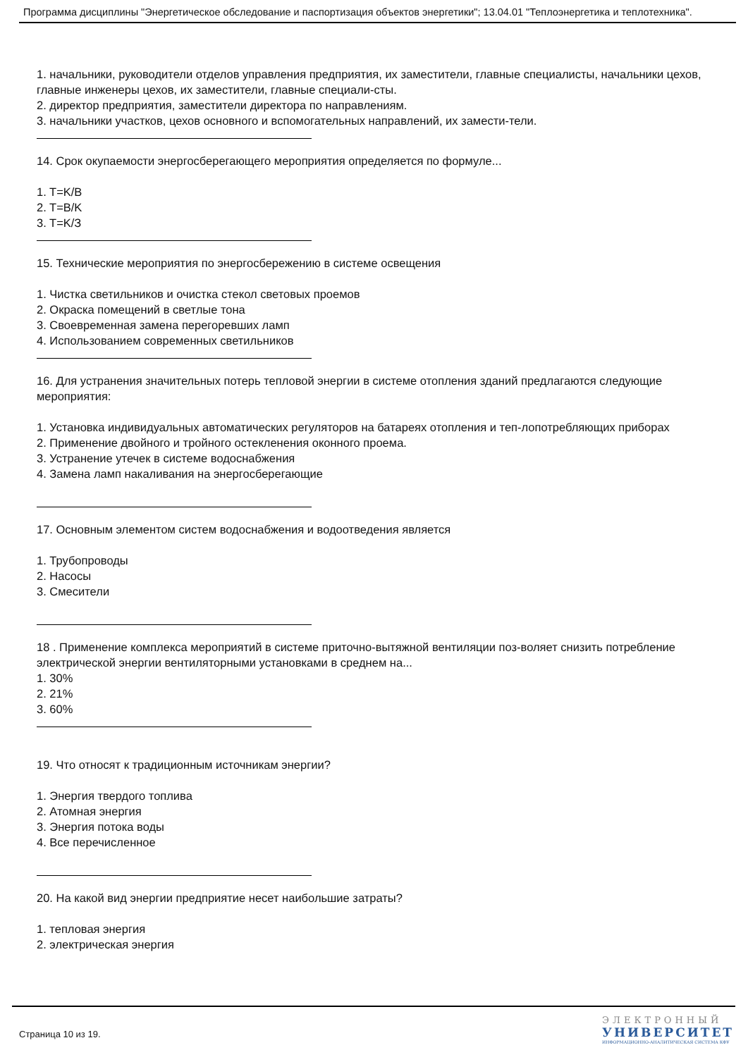Программа дисциплины "Энергетическое обследование и паспортизация объектов энергетики"; 13.04.01 "Теплоэнергетика и теплотехника".
1. начальники, руководители отделов управления предприятия, их заместители, главные специалисты, начальники цехов, главные инженеры цехов, их заместители, главные специали-сты.
2. директор предприятия, заместители директора по направлениям.
3. начальники участков, цехов основного и вспомогательных направлений, их замести-тели.
14. Срок окупаемости энергосберегающего мероприятия определяется по формуле...
1. T=K/B
2. T=B/K
3. T=K/З
15. Технические мероприятия по энергосбережению в системе освещения
1. Чистка светильников и очистка стекол световых проемов
2. Окраска помещений в светлые тона
3. Своевременная замена перегоревших ламп
4. Использованием современных светильников
16. Для устранения значительных потерь тепловой энергии в системе отопления зданий предлагаются следующие мероприятия:
1. Установка индивидуальных автоматических регуляторов на батареях отопления и теп-лопотребляющих приборах
2. Применение двойного и тройного остекленения оконного проема.
3. Устранение утечек в системе водоснабжения
4. Замена ламп накаливания на энергосберегающие
17. Основным элементом систем водоснабжения и водоотведения является
1. Трубопроводы
2. Насосы
3. Смесители
18 . Применение комплекса мероприятий в системе приточно-вытяжной вентиляции поз-воляет снизить потребление электрической энергии вентиляторными установками в среднем на...
1. 30%
2. 21%
3. 60%
19. Что относят к традиционным источникам энергии?
1. Энергия твердого топлива
2. Атомная энергия
3. Энергия потока воды
4. Все перечисленное
20. На какой вид энергии предприятие несет наибольшие затраты?
1. тепловая энергия
2. электрическая энергия
Страница 10 из 19.
ЭЛЕКТРОННЫЙ
УНИВЕРСИТЕТ
ИНФОРМАЦИОННО-АНАЛИТИЧЕСКАЯ СИСТЕМА КФУ